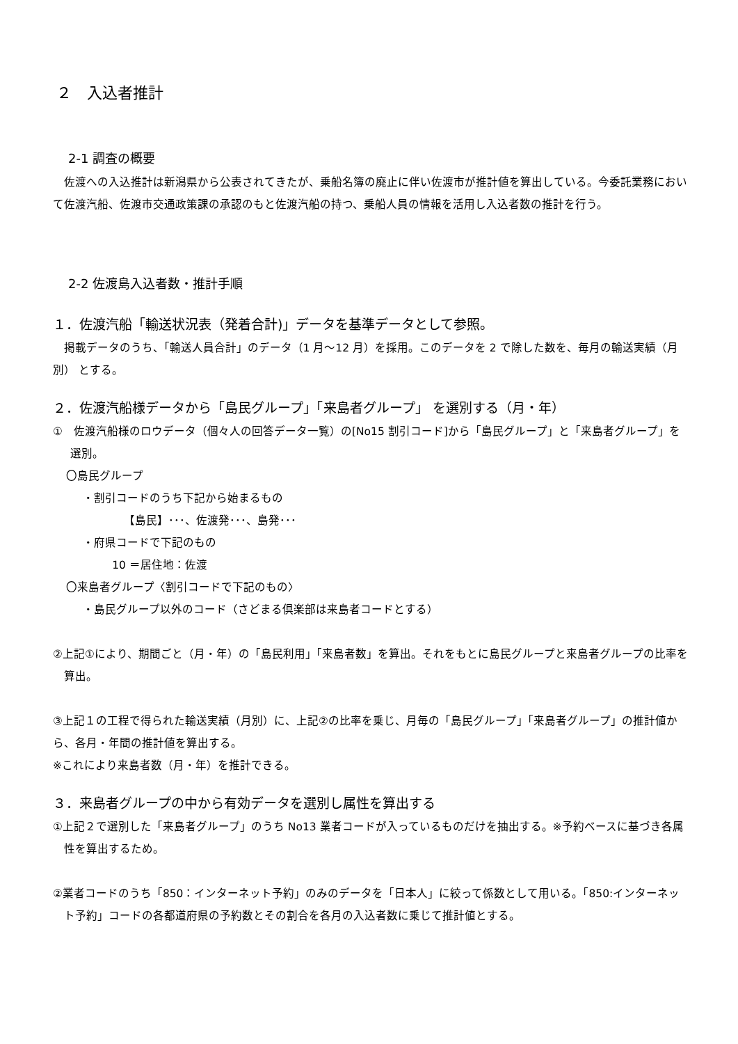２　入込者推計
2-1 調査の概要
佐渡への入込推計は新潟県から公表されてきたが、乗船名簿の廃止に伴い佐渡市が推計値を算出している。今委託業務において佐渡汽船、佐渡市交通政策課の承認のもと佐渡汽船の持つ、乗船人員の情報を活用し入込者数の推計を行う。
2-2 佐渡島入込者数・推計手順
１．佐渡汽船「輸送状況表（発着合計)」データを基準データとして参照。
掲載データのうち、「輸送人員合計」のデータ（1 月～12 月）を採用。このデータを 2 で除した数を、毎月の輸送実績（月別） とする。
２．佐渡汽船様データから「島民グループ」「来島者グループ」 を選別する（月・年）
①　佐渡汽船様のロウデータ（個々人の回答データ一覧）の[No15 割引コード]から「島民グループ」と「来島者グループ」を選別。
〇島民グループ
・割引コードのうち下記から始まるもの
【島民】･･･、佐渡発･･･、島発･･･
・府県コードで下記のもの
10 ＝居住地：佐渡
〇来島者グループ〈割引コードで下記のもの〉
・島民グループ以外のコード（さどまる倶楽部は来島者コードとする）
②上記①により、期間ごと（月・年）の「島民利用」「来島者数」を算出。それをもとに島民グループと来島者グループの比率を算出。
③上記１の工程で得られた輸送実績（月別）に、上記②の比率を乗じ、月毎の「島民グループ」「来島者グループ」の推計値から、各月・年間の推計値を算出する。
※これにより来島者数（月・年）を推計できる。
３．来島者グループの中から有効データを選別し属性を算出する
①上記２で選別した「来島者グループ」のうち No13 業者コードが入っているものだけを抽出する。※予約ベースに基づき各属性を算出するため。
②業者コードのうち「850：インターネット予約」のみのデータを「日本人」に絞って係数として用いる。「850:インターネット予約」コードの各都道府県の予約数とその割合を各月の入込者数に乗じて推計値とする。